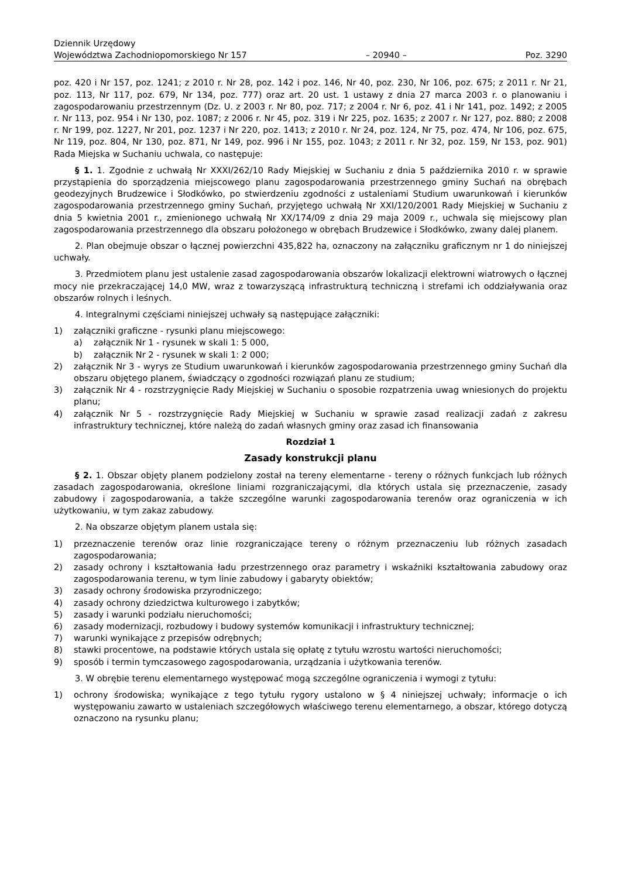Dziennik Urzędowy
Województwa Zachodniopomorskiego Nr 157 – 20940 – Poz. 3290
poz. 420 i Nr 157, poz. 1241; z 2010 r. Nr 28, poz. 142 i poz. 146, Nr 40, poz. 230, Nr 106, poz. 675; z 2011 r. Nr 21, poz. 113, Nr 117, poz. 679, Nr 134, poz. 777) oraz art. 20 ust. 1 ustawy z dnia 27 marca 2003 r. o planowaniu i zagospodarowaniu przestrzennym (Dz. U. z 2003 r. Nr 80, poz. 717; z 2004 r. Nr 6, poz. 41 i Nr 141, poz. 1492; z 2005 r. Nr 113, poz. 954 i Nr 130, poz. 1087; z 2006 r. Nr 45, poz. 319 i Nr 225, poz. 1635; z 2007 r. Nr 127, poz. 880; z 2008 r. Nr 199, poz. 1227, Nr 201, poz. 1237 i Nr 220, poz. 1413; z 2010 r. Nr 24, poz. 124, Nr 75, poz. 474, Nr 106, poz. 675, Nr 119, poz. 804, Nr 130, poz. 871, Nr 149, poz. 996 i Nr 155, poz. 1043; z 2011 r. Nr 32, poz. 159, Nr 153, poz. 901) Rada Miejska w Suchaniu uchwala, co następuje:
§ 1. 1. Zgodnie z uchwałą Nr XXXI/262/10 Rady Miejskiej w Suchaniu z dnia 5 października 2010 r. w sprawie przystąpienia do sporządzenia miejscowego planu zagospodarowania przestrzennego gminy Suchań na obrębach geodezyjnych Brudzewice i Słodkówko, po stwierdzeniu zgodności z ustaleniami Studium uwarunkowań i kierunków zagospodarowania przestrzennego gminy Suchań, przyjętego uchwałą Nr XXI/120/2001 Rady Miejskiej w Suchaniu z dnia 5 kwietnia 2001 r., zmienionego uchwałą Nr XX/174/09 z dnia 29 maja 2009 r., uchwala się miejscowy plan zagospodarowania przestrzennego dla obszaru położonego w obrębach Brudzewice i Słodkówko, zwany dalej planem.
2. Plan obejmuje obszar o łącznej powierzchni 435,822 ha, oznaczony na załączniku graficznym nr 1 do niniejszej uchwały.
3. Przedmiotem planu jest ustalenie zasad zagospodarowania obszarów lokalizacji elektrowni wiatrowych o łącznej mocy nie przekraczającej 14,0 MW, wraz z towarzyszącą infrastrukturą techniczną i strefami ich oddziaływania oraz obszarów rolnych i leśnych.
4. Integralnymi częściami niniejszej uchwały są następujące załączniki:
1) załączniki graficzne - rysunki planu miejscowego:
a) załącznik Nr 1 - rysunek w skali 1: 5 000,
b) załącznik Nr 2 - rysunek w skali 1: 2 000;
2) załącznik Nr 3 - wyrys ze Studium uwarunkowań i kierunków zagospodarowania przestrzennego gminy Suchań dla obszaru objętego planem, świadczący o zgodności rozwiązań planu ze studium;
3) załącznik Nr 4 - rozstrzygnięcie Rady Miejskiej w Suchaniu o sposobie rozpatrzenia uwag wniesionych do projektu planu;
4) załącznik Nr 5 - rozstrzygnięcie Rady Miejskiej w Suchaniu w sprawie zasad realizacji zadań z zakresu infrastruktury technicznej, które należą do zadań własnych gminy oraz zasad ich finansowania
Rozdział 1
Zasady konstrukcji planu
§ 2. 1. Obszar objęty planem podzielony został na tereny elementarne - tereny o różnych funkcjach lub różnych zasadach zagospodarowania, określone liniami rozgraniczającymi, dla których ustala się przeznaczenie, zasady zabudowy i zagospodarowania, a także szczególne warunki zagospodarowania terenów oraz ograniczenia w ich użytkowaniu, w tym zakaz zabudowy.
2. Na obszarze objętym planem ustala się:
1) przeznaczenie terenów oraz linie rozgraniczające tereny o różnym przeznaczeniu lub różnych zasadach zagospodarowania;
2) zasady ochrony i kształtowania ładu przestrzennego oraz parametry i wskaźniki kształtowania zabudowy oraz zagospodarowania terenu, w tym linie zabudowy i gabaryty obiektów;
3) zasady ochrony środowiska przyrodniczego;
4) zasady ochrony dziedzictwa kulturowego i zabytków;
5) zasady i warunki podziału nieruchomości;
6) zasady modernizacji, rozbudowy i budowy systemów komunikacji i infrastruktury technicznej;
7) warunki wynikające z przepisów odrębnych;
8) stawki procentowe, na podstawie których ustala się opłatę z tytułu wzrostu wartości nieruchomości;
9) sposób i termin tymczasowego zagospodarowania, urządzania i użytkowania terenów.
3. W obrębie terenu elementarnego występować mogą szczególne ograniczenia i wymogi z tytułu:
1) ochrony środowiska; wynikające z tego tytułu rygory ustalono w § 4 niniejszej uchwały; informacje o ich występowaniu zawarto w ustaleniach szczegółowych właściwego terenu elementarnego, a obszar, którego dotyczą oznaczono na rysunku planu;